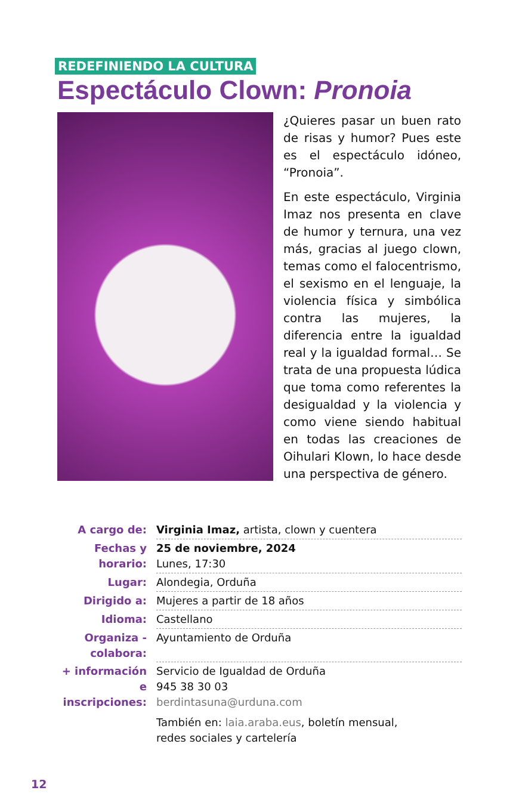REDEFINIENDO LA CULTURA
Espectáculo Clown: Pronoia
¿Quieres pasar un buen rato de risas y humor? Pues este es el espectáculo idóneo, “Pronoia”.
En este espectáculo, Virginia Imaz nos presenta en clave de humor y ternura, una vez más, gracias al juego clown, temas como el falocentrismo, el sexismo en el lenguaje, la violencia física y simbólica contra las mujeres, la diferencia entre la igualdad real y la igualdad formal… Se trata de una propuesta lúdica que toma como referentes la desigualdad y la violencia y como viene siendo habitual en todas las creaciones de Oihulari Klown, lo hace desde una perspectiva de género.
| A cargo de: | Virginia Imaz, artista, clown y cuentera |
| Fechas y horario: | 25 de noviembre, 2024 Lunes, 17:30 |
| Lugar: | Alondegia, Orduña |
| Dirigido a: | Mujeres a partir de 18 años |
| Idioma: | Castellano |
| Organiza - colabora: | Ayuntamiento de Orduña |
| + información e inscripciones: | Servicio de Igualdad de Orduña 945 38 30 03 berdintasuna@urduna.com También en: laia.araba.eus , boletín mensual, redes sociales y cartelería |
12